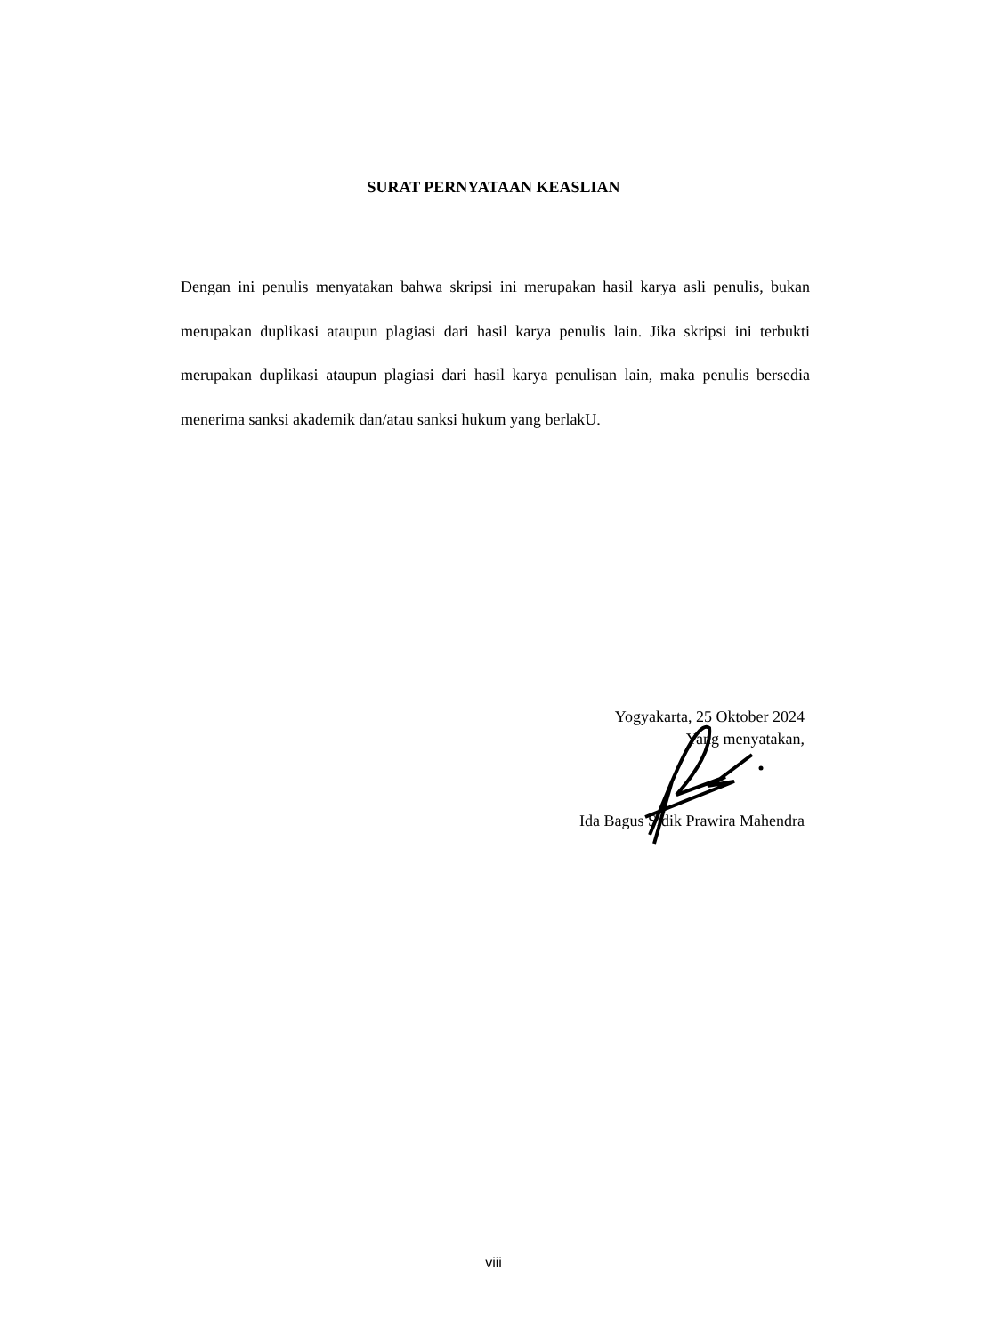SURAT PERNYATAAN KEASLIAN
Dengan ini penulis menyatakan bahwa skripsi ini merupakan hasil karya asli penulis, bukan merupakan duplikasi ataupun plagiasi dari hasil karya penulis lain. Jika skripsi ini terbukti merupakan duplikasi ataupun plagiasi dari hasil karya penulisan lain, maka penulis bersedia menerima sanksi akademik dan/atau sanksi hukum yang berlakU.
Yogyakarta, 25 Oktober 2024
Yang menyatakan,
Ida Bagus Sidik Prawira Mahendra
viii